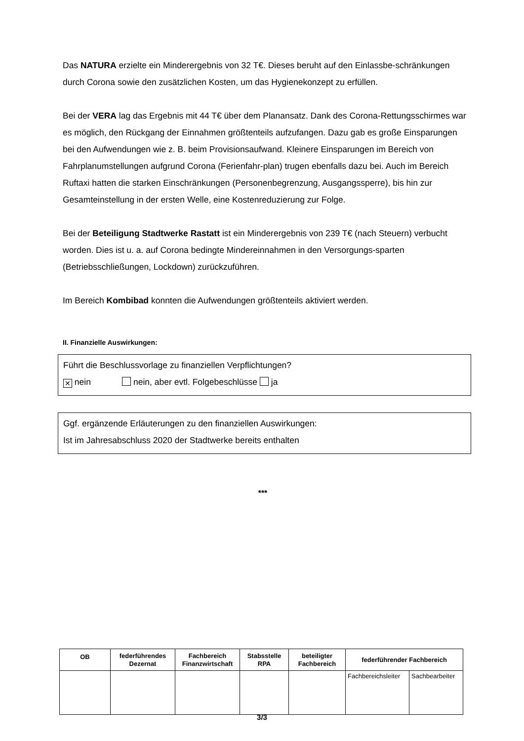Das NATURA erzielte ein Minderergebnis von 32 T€. Dieses beruht auf den Einlassbe-schränkungen durch Corona sowie den zusätzlichen Kosten, um das Hygienekonzept zu erfüllen.
Bei der VERA lag das Ergebnis mit 44 T€ über dem Planansatz. Dank des Corona-Rettungsschirmes war es möglich, den Rückgang der Einnahmen größtenteils aufzufangen. Dazu gab es große Einsparungen bei den Aufwendungen wie z. B. beim Provisionsaufwand. Kleinere Einsparungen im Bereich von Fahrplanumstellungen aufgrund Corona (Ferienfahr-plan) trugen ebenfalls dazu bei. Auch im Bereich Ruftaxi hatten die starken Einschränkungen (Personenbegrenzung, Ausgangssperre), bis hin zur Gesamteinstellung in der ersten Welle, eine Kostenreduzierung zur Folge.
Bei der Beteiligung Stadtwerke Rastatt ist ein Minderergebnis von 239 T€ (nach Steuern) verbucht worden. Dies ist u. a. auf Corona bedingte Mindereinnahmen in den Versorgungs-sparten (Betriebsschließungen, Lockdown) zurückzuführen.
Im Bereich Kombibad konnten die Aufwendungen größtenteils aktiviert werden.
II. Finanzielle Auswirkungen:
Führt die Beschlussvorlage zu finanziellen Verpflichtungen?
✕ nein nein, aber evtl. Folgebeschlüsse ja
Ggf. ergänzende Erläuterungen zu den finanziellen Auswirkungen:
Ist im Jahresabschluss 2020 der Stadtwerke bereits enthalten
***
| OB | federführendes Dezernat | Fachbereich Finanzwirtschaft | Stabsstelle RPA | beteiligter Fachbereich | federführender Fachbereich | |
| --- | --- | --- | --- | --- | --- | --- |
| | | | | | Fachbereichsleiter | Sachbearbeiter |
3/3